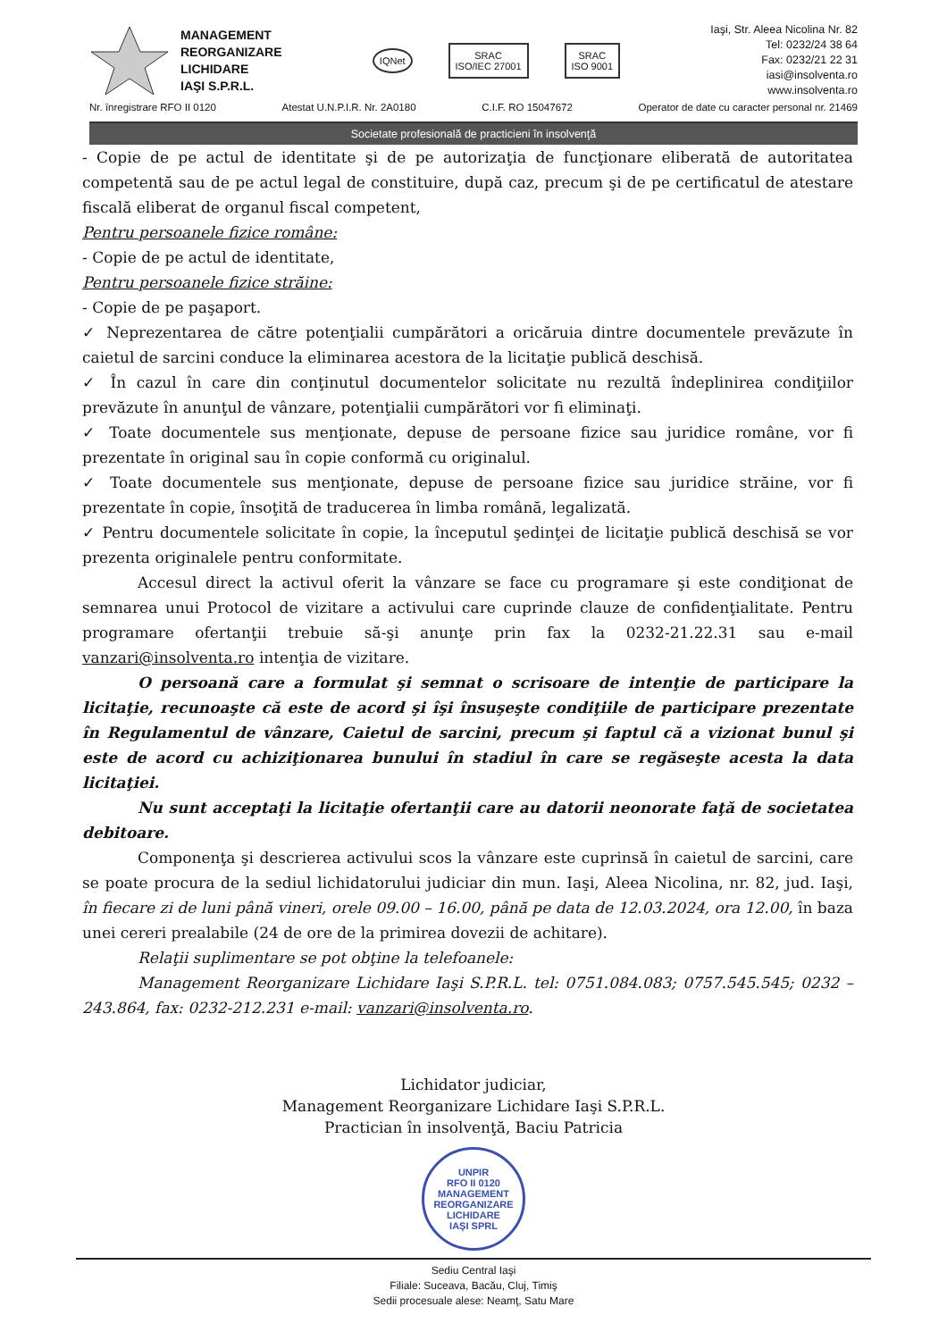MANAGEMENT
REORGANIZARE
LICHIDARE
IAŞI S.P.R.L.
IQNet
SRAC
ISO/IEC 27001
SRAC
ISO 9001
Iaşi, Str. Aleea Nicolina Nr. 82
Tel: 0232/24 38 64
Fax: 0232/21 22 31
iasi@insolventa.ro
www.insolventa.ro
Nr. înregistrare RFO II 0120 Atestat U.N.P.I.R. Nr. 2A0180 C.I.F. RO 15047672 Operator de date cu caracter personal nr. 21469
Societate profesională de practicieni în insolvenţă
- Copie de pe actul de identitate şi de pe autorizaţia de funcţionare eliberată de autoritatea competentă sau de pe actul legal de constituire, după caz, precum şi de pe certificatul de atestare fiscală eliberat de organul fiscal competent,
Pentru persoanele fizice române:
- Copie de pe actul de identitate,
Pentru persoanele fizice străine:
- Copie de pe paşaport.
✓ Neprezentarea de către potenţialii cumpărători a oricăruia dintre documentele prevăzute în caietul de sarcini conduce la eliminarea acestora de la licitaţie publică deschisă.
✓ În cazul în care din conţinutul documentelor solicitate nu rezultă îndeplinirea condiţiilor prevăzute în anunţul de vânzare, potenţialii cumpărători vor fi eliminaţi.
✓ Toate documentele sus menţionate, depuse de persoane fizice sau juridice române, vor fi prezentate în original sau în copie conformă cu originalul.
✓ Toate documentele sus menţionate, depuse de persoane fizice sau juridice străine, vor fi prezentate în copie, însoţită de traducerea în limba română, legalizată.
✓ Pentru documentele solicitate în copie, la începutul şedinţei de licitaţie publică deschisă se vor prezenta originalele pentru conformitate.
Accesul direct la activul oferit la vânzare se face cu programare şi este condiţionat de semnarea unui Protocol de vizitare a activului care cuprinde clauze de confidenţialitate. Pentru programare ofertanţii trebuie să-şi anunţe prin fax la 0232-21.22.31 sau e-mail vanzari@insolventa.ro intenţia de vizitare.
O persoană care a formulat şi semnat o scrisoare de intenţie de participare la licitaţie, recunoaşte că este de acord şi îşi însuşeşte condiţiile de participare prezentate în Regulamentul de vânzare, Caietul de sarcini, precum şi faptul că a vizionat bunul şi este de acord cu achiziţionarea bunului în stadiul în care se regăseşte acesta la data licitaţiei.
Nu sunt acceptaţi la licitaţie ofertanţii care au datorii neonorate faţă de societatea debitoare.
Componenţa şi descrierea activului scos la vânzare este cuprinsă în caietul de sarcini, care se poate procura de la sediul lichidatorului judiciar din mun. Iaşi, Aleea Nicolina, nr. 82, jud. Iaşi, în fiecare zi de luni până vineri, orele 09.00 – 16.00, până pe data de 12.03.2024, ora 12.00, în baza unei cereri prealabile (24 de ore de la primirea dovezii de achitare).
Relaţii suplimentare se pot obţine la telefoanele:
Management Reorganizare Lichidare Iaşi S.P.R.L. tel: 0751.084.083; 0757.545.545; 0232 – 243.864, fax: 0232-212.231 e-mail: vanzari@insolventa.ro.
Lichidator judiciar,
Management Reorganizare Lichidare Iaşi S.P.R.L.
Practician în insolvenţă, Baciu Patricia
UNPIR
RFO II 0120
MANAGEMENT
REORGANIZARE
LICHIDARE
IAŞI SPRL
Sediu Central Iaşi
Filiale: Suceava, Bacău, Cluj, Timiş
Sedii procesuale alese: Neamţ, Satu Mare